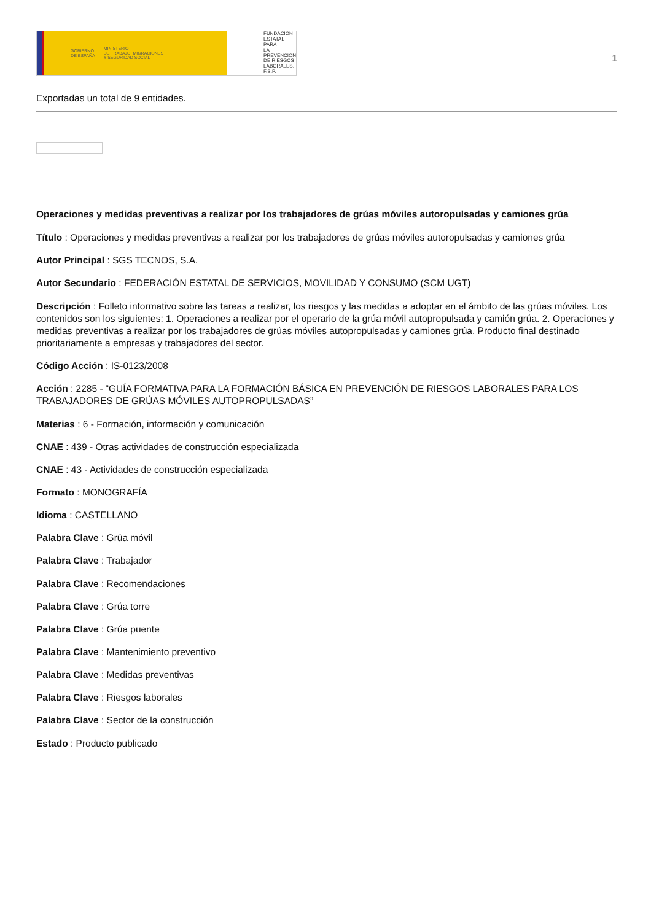GOBIERNO
DE ESPAÑA MINISTERIO
DE TRABAJO, MIGRACIONES
Y SEGURIDAD SOCIAL
FUNDACIÓN
ESTATAL PARA
LA PREVENCIÓN
DE RIESGOS
LABORALES, F.S.P.
1
Exportadas un total de 9 entidades.
Operaciones y medidas preventivas a realizar por los trabajadores de grúas móviles autoropulsadas y camiones grúa
Título : Operaciones y medidas preventivas a realizar por los trabajadores de grúas móviles autoropulsadas y camiones grúa
Autor Principal : SGS TECNOS, S.A.
Autor Secundario : FEDERACIÓN ESTATAL DE SERVICIOS, MOVILIDAD Y CONSUMO (SCM UGT)
Descripción : Folleto informativo sobre las tareas a realizar, los riesgos y las medidas a adoptar en el ámbito de las grúas móviles. Los contenidos son los siguientes: 1. Operaciones a realizar por el operario de la grúa móvil autopropulsada y camión grúa. 2. Operaciones y medidas preventivas a realizar por los trabajadores de grúas móviles autopropulsadas y camiones grúa. Producto final destinado prioritariamente a empresas y trabajadores del sector.
Código Acción : IS-0123/2008
Acción : 2285 - “GUÍA FORMATIVA PARA LA FORMACIÓN BÁSICA EN PREVENCIÓN DE RIESGOS LABORALES PARA LOS TRABAJADORES DE GRÚAS MÓVILES AUTOPROPULSADAS”
Materias : 6 - Formación, información y comunicación
CNAE : 439 - Otras actividades de construcción especializada
CNAE : 43 - Actividades de construcción especializada
Formato : MONOGRAFÍA
Idioma : CASTELLANO
Palabra Clave : Grúa móvil
Palabra Clave : Trabajador
Palabra Clave : Recomendaciones
Palabra Clave : Grúa torre
Palabra Clave : Grúa puente
Palabra Clave : Mantenimiento preventivo
Palabra Clave : Medidas preventivas
Palabra Clave : Riesgos laborales
Palabra Clave : Sector de la construcción
Estado : Producto publicado